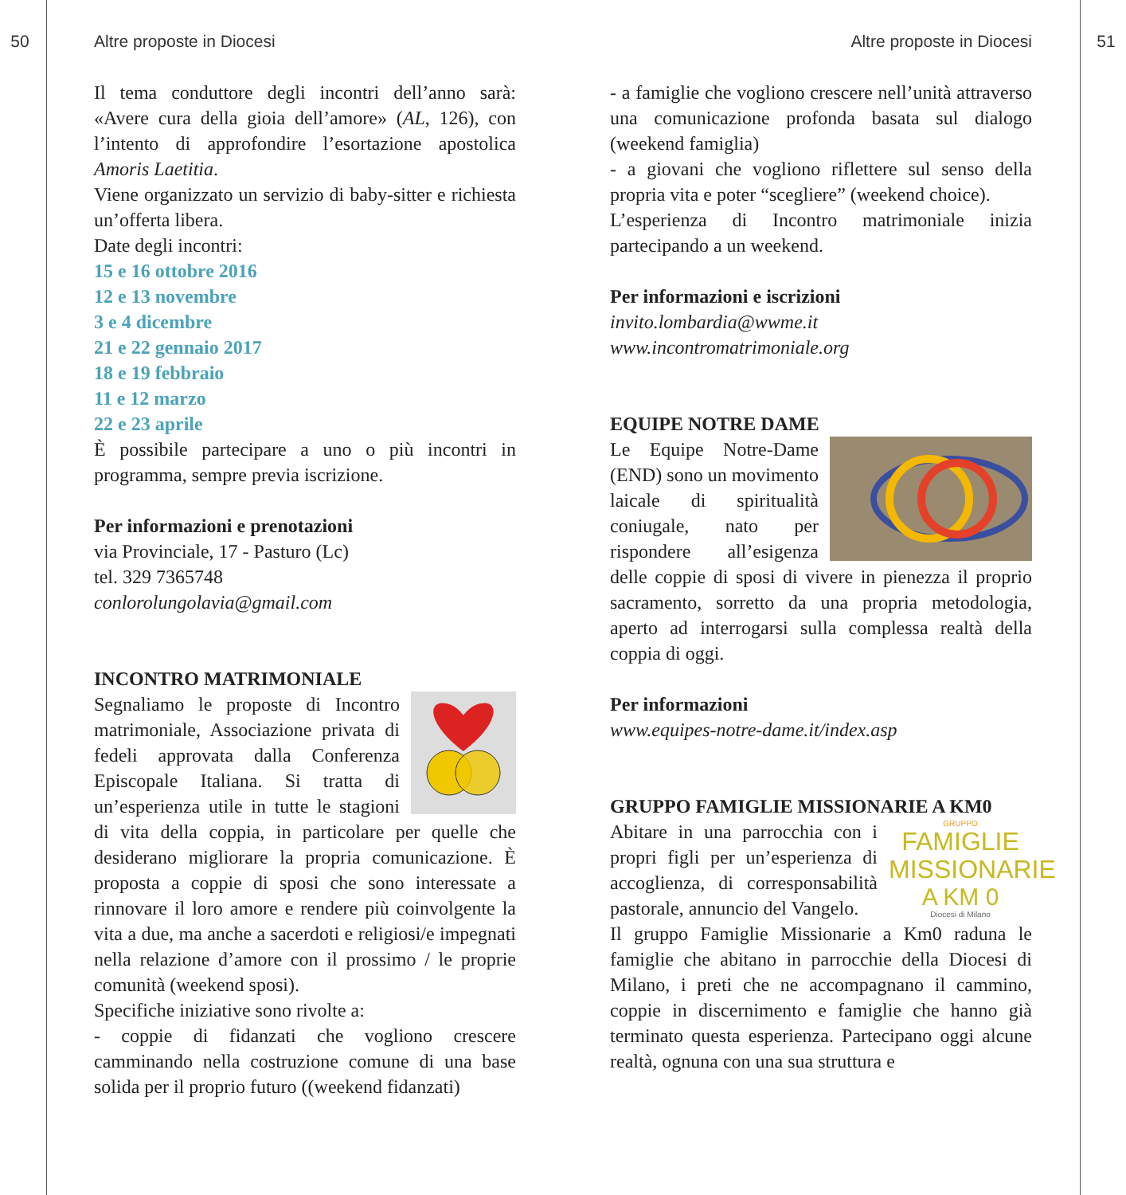50 Altre proposte in Diocesi Altre proposte in Diocesi 51
Il tema conduttore degli incontri dell’anno sarà: «Avere cura della gioia dell’amore» (AL, 126), con l’intento di approfondire l’esortazione apostolica Amoris Laetitia.
Viene organizzato un servizio di baby-sitter e richiesta un’offerta libera.
Date degli incontri:
15 e 16 ottobre 2016
12 e 13 novembre
3 e 4 dicembre
21 e 22 gennaio 2017
18 e 19 febbraio
11 e 12 marzo
22 e 23 aprile
È possibile partecipare a uno o più incontri in programma, sempre previa iscrizione.
Per informazioni e prenotazioni
via Provinciale, 17 - Pasturo (Lc)
tel. 329 7365748
conlorolungolavia@gmail.com
INCONTRO MATRIMONIALE
Segnaliamo le proposte di Incontro matrimoniale, Associazione privata di fedeli approvata dalla Conferenza Episcopale Italiana. Si tratta di un’esperienza utile in tutte le stagioni di vita della coppia, in particolare per quelle che desiderano migliorare la propria comunicazione. È proposta a coppie di sposi che sono interessate a rinnovare il loro amore e rendere più coinvolgente la vita a due, ma anche a sacerdoti e religiosi/e impegnati nella relazione d’amore con il prossimo / le proprie comunità (weekend sposi).
Specifiche iniziative sono rivolte a:
- coppie di fidanzati che vogliono crescere camminando nella costruzione comune di una base solida per il proprio futuro ((weekend fidanzati)
- a famiglie che vogliono crescere nell’unità attraverso una comunicazione profonda basata sul dialogo (weekend famiglia)
- a giovani che vogliono riflettere sul senso della propria vita e poter “scegliere” (weekend choice).
L’esperienza di Incontro matrimoniale inizia partecipando a un weekend.
Per informazioni e iscrizioni
invito.lombardia@wwme.it
www.incontromatrimoniale.org
EQUIPE NOTRE DAME
Le Equipe Notre-Dame (END) sono un movimento laicale di spiritualità coniugale, nato per rispondere all’esigenza delle coppie di sposi di vivere in pienezza il proprio sacramento, sorretto da una propria metodologia, aperto ad interrogarsi sulla complessa realtà della coppia di oggi.
Per informazioni
www.equipes-notre-dame.it/index.asp
GRUPPO FAMIGLIE MISSIONARIE A KM0
GRUPPO
FAMIGLIE
MISSIONARIE
A KM 0
Diocesi di Milano
Abitare in una parrocchia con i propri figli per un’esperienza di accoglienza, di corresponsabilità pastorale, annuncio del Vangelo.
Il gruppo Famiglie Missionarie a Km0 raduna le famiglie che abitano in parrocchie della Diocesi di Milano, i preti che ne accompagnano il cammino, coppie in discernimento e famiglie che hanno già terminato questa esperienza. Partecipano oggi alcune realtà, ognuna con una sua struttura e